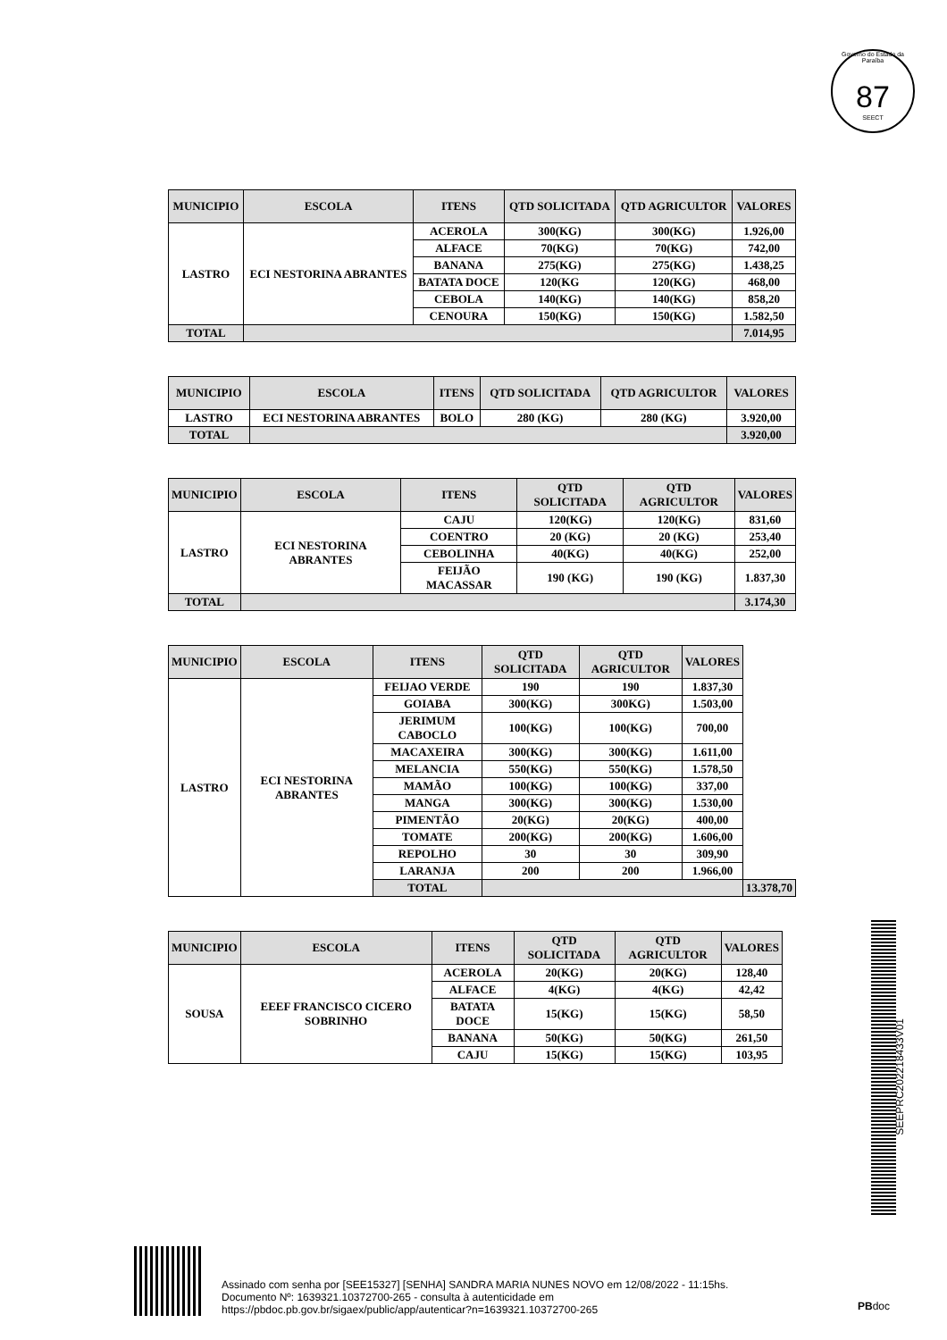Governo do Estado da Paraíba
87
SEECT
| MUNICIPIO | ESCOLA | ITENS | QTD SOLICITADA | QTD AGRICULTOR | VALORES |
| --- | --- | --- | --- | --- | --- |
| LASTRO | ECI NESTORINA ABRANTES | ACEROLA | 300(KG) | 300(KG) | 1.926,00 |
| | | ALFACE | 70(KG) | 70(KG) | 742,00 |
| | | BANANA | 275(KG) | 275(KG) | 1.438,25 |
| | | BATATA DOCE | 120(KG | 120(KG) | 468,00 |
| | | CEBOLA | 140(KG) | 140(KG) | 858,20 |
| | | CENOURA | 150(KG) | 150(KG) | 1.582,50 |
| TOTAL | | | | | 7.014,95 |
| MUNICIPIO | ESCOLA | ITENS | QTD SOLICITADA | QTD AGRICULTOR | VALORES |
| --- | --- | --- | --- | --- | --- |
| LASTRO | ECI NESTORINA ABRANTES | BOLO | 280 (KG) | 280 (KG) | 3.920,00 |
| TOTAL | | | | | 3.920,00 |
| MUNICIPIO | ESCOLA | ITENS | QTD SOLICITADA | QTD AGRICULTOR | VALORES |
| --- | --- | --- | --- | --- | --- |
| LASTRO | ECI NESTORINA ABRANTES | CAJU | 120(KG) | 120(KG) | 831,60 |
| | | COENTRO | 20 (KG) | 20 (KG) | 253,40 |
| | | CEBOLINHA | 40(KG) | 40(KG) | 252,00 |
| | | FEIJÃO MACASSAR | 190 (KG) | 190 (KG) | 1.837,30 |
| TOTAL | | | | | 3.174,30 |
| MUNICIPIO | ESCOLA | ITENS | QTD SOLICITADA | QTD AGRICULTOR | VALORES | |
| --- | --- | --- | --- | --- | --- | --- |
| LASTRO | ECI NESTORINA ABRANTES | FEIJAO VERDE | 190 | 190 | 1.837,30 | |
| | | GOIABA | 300(KG) | 300KG) | 1.503,00 | |
| | | JERIMUM CABOCLO | 100(KG) | 100(KG) | 700,00 | |
| | | MACAXEIRA | 300(KG) | 300(KG) | 1.611,00 | |
| | | MELANCIA | 550(KG) | 550(KG) | 1.578,50 | |
| | | MAMÃO | 100(KG) | 100(KG) | 337,00 | |
| | | MANGA | 300(KG) | 300(KG) | 1.530,00 | |
| | | PIMENTÃO | 20(KG) | 20(KG) | 400,00 | |
| | | TOMATE | 200(KG) | 200(KG) | 1.606,00 | |
| | | REPOLHO | 30 | 30 | 309,90 | |
| | | LARANJA | 200 | 200 | 1.966,00 | |
| | | TOTAL | | | | 13.378,70 |
| MUNICIPIO | ESCOLA | ITENS | QTD SOLICITADA | QTD AGRICULTOR | VALORES |
| --- | --- | --- | --- | --- | --- |
| SOUSA | EEEF FRANCISCO CICERO SOBRINHO | ACEROLA | 20(KG) | 20(KG) | 128,40 |
| | | ALFACE | 4(KG) | 4(KG) | 42,42 |
| | | BATATA DOCE | 15(KG) | 15(KG) | 58,50 |
| | | BANANA | 50(KG) | 50(KG) | 261,50 |
| | | CAJU | 15(KG) | 15(KG) | 103,95 |
SEEPRC202218433V01
Assinado com senha por [SEE15327] [SENHA] SANDRA MARIA NUNES NOVO em 12/08/2022 - 11:15hs.
Documento Nº: 1639321.10372700-265 - consulta à autenticidade em
https://pbdoc.pb.gov.br/sigaex/public/app/autenticar?n=1639321.10372700-265
PBdoc